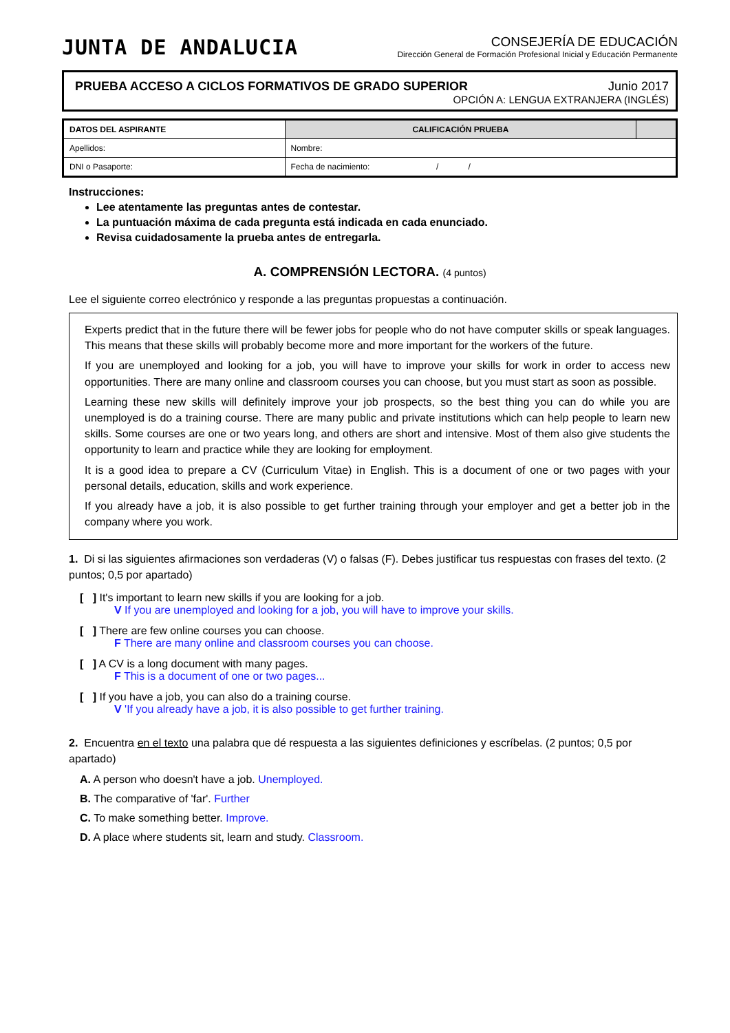JUNTA DE ANDALUCIA
CONSEJERÍA DE EDUCACIÓN
Dirección General de Formación Profesional Inicial y Educación Permanente
PRUEBA ACCESO A CICLOS FORMATIVOS DE GRADO SUPERIOR Junio 2017
OPCIÓN A: LENGUA EXTRANJERA (INGLÉS)
| DATOS DEL ASPIRANTE | | CALIFICACIÓN PRUEBA | |
| Apellidos: | | Nombre: | |
| DNI o Pasaporte: | Fecha de nacimiento: / / | | |
Instrucciones:
Lee atentamente las preguntas antes de contestar.
La puntuación máxima de cada pregunta está indicada en cada enunciado.
Revisa cuidadosamente la prueba antes de entregarla.
A. COMPRENSIÓN LECTORA. (4 puntos)
Lee el siguiente correo electrónico y responde a las preguntas propuestas a continuación.
Experts predict that in the future there will be fewer jobs for people who do not have computer skills or speak languages. This means that these skills will probably become more and more important for the workers of the future.
If you are unemployed and looking for a job, you will have to improve your skills for work in order to access new opportunities. There are many online and classroom courses you can choose, but you must start as soon as possible.
Learning these new skills will definitely improve your job prospects, so the best thing you can do while you are unemployed is do a training course. There are many public and private institutions which can help people to learn new skills. Some courses are one or two years long, and others are short and intensive. Most of them also give students the opportunity to learn and practice while they are looking for employment.
It is a good idea to prepare a CV (Curriculum Vitae) in English. This is a document of one or two pages with your personal details, education, skills and work experience.
If you already have a job, it is also possible to get further training through your employer and get a better job in the company where you work.
1. Di si las siguientes afirmaciones son verdaderas (V) o falsas (F). Debes justificar tus respuestas con frases del texto. (2 puntos; 0,5 por apartado)
[ ] It's important to learn new skills if you are looking for a job.
V If you are unemployed and looking for a job, you will have to improve your skills.
[ ] There are few online courses you can choose.
F There are many online and classroom courses you can choose.
[ ] A CV is a long document with many pages.
F This is a document of one or two pages...
[ ] If you have a job, you can also do a training course.
V 'If you already have a job, it is also possible to get further training.
2. Encuentra en el texto una palabra que dé respuesta a las siguientes definiciones y escríbelas. (2 puntos; 0,5 por apartado)
A. A person who doesn't have a job. Unemployed.
B. The comparative of 'far'. Further
C. To make something better. Improve.
D. A place where students sit, learn and study. Classroom.